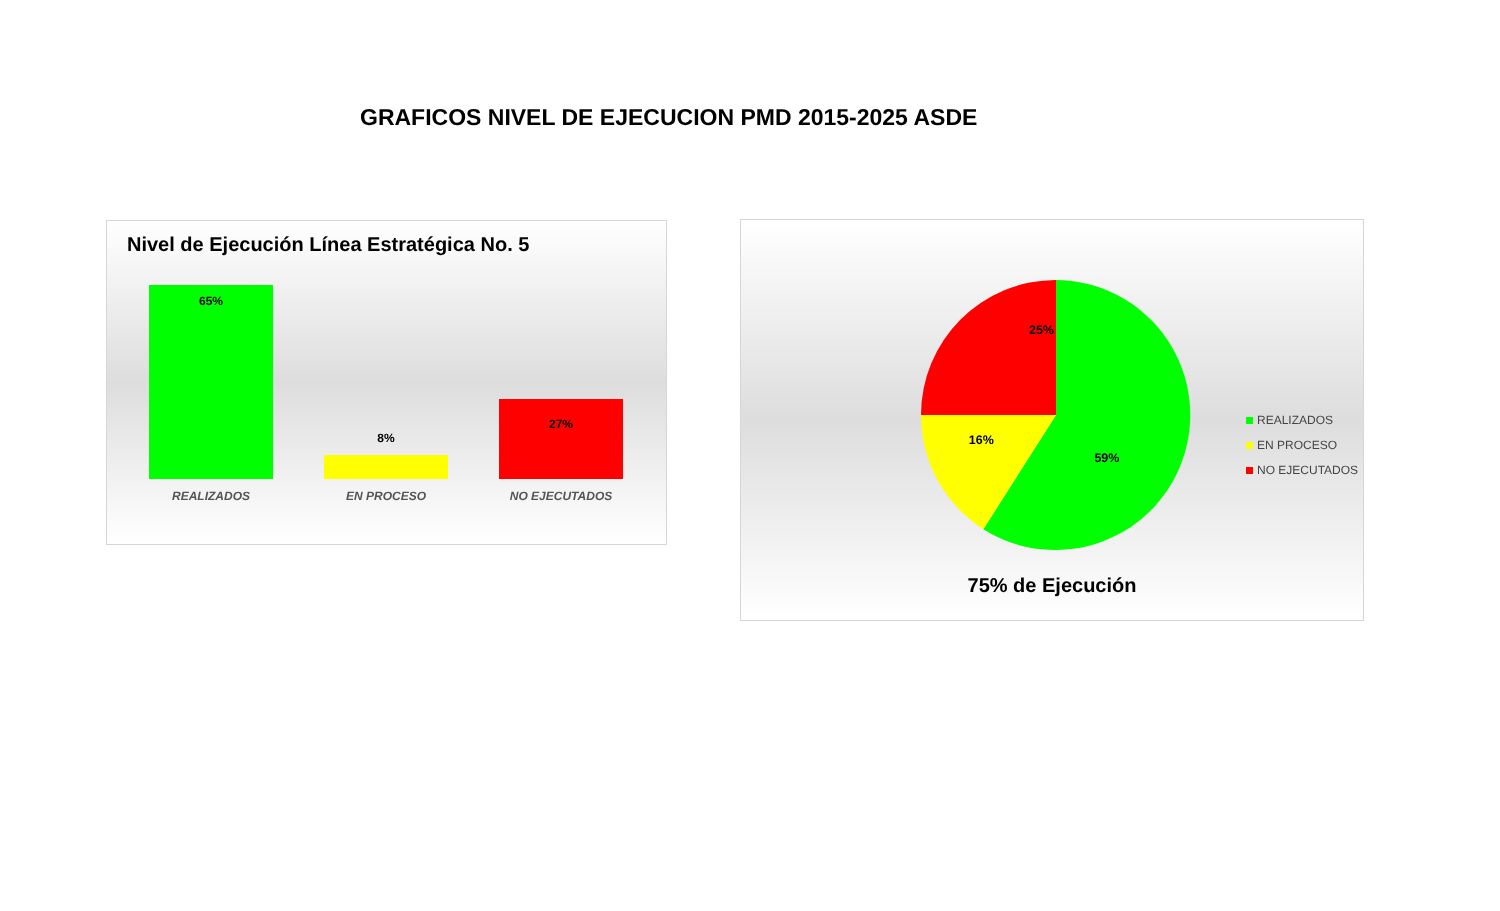GRAFICOS NIVEL DE EJECUCION PMD 2015-2025 ASDE
Nivel de Ejecución Línea Estratégica No. 5
65% 8% 27%
REALIZADOS EN PROCESO NO EJECUTADOS
25%
16%
59%
REALIZADOS
EN PROCESO
NO EJECUTADOS
75% de Ejecución